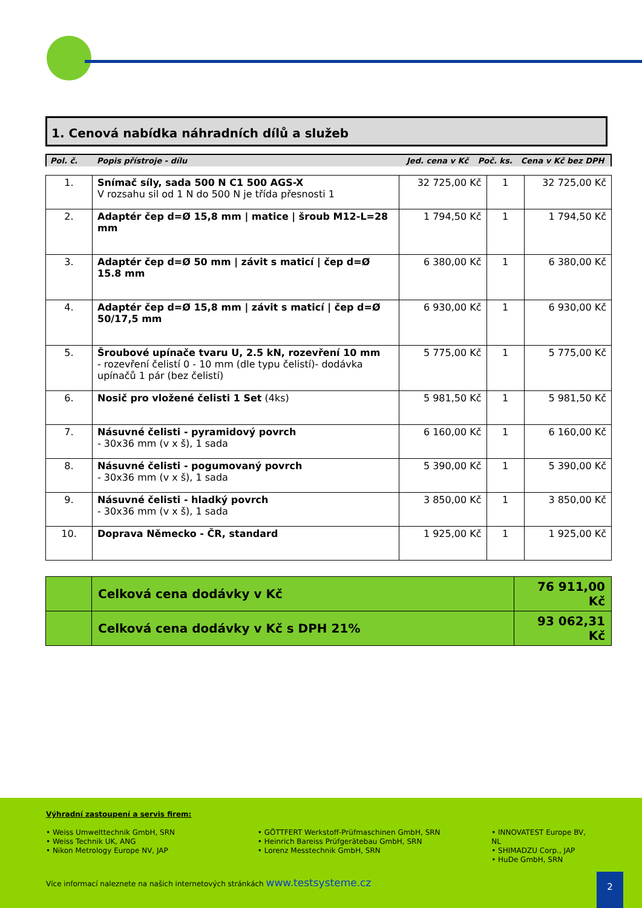1. Cenová nabídka náhradních dílů a služeb
| Pol. č. | Popis přístroje - dílu | Jed. cena v Kč | Poč. ks. | Cena v Kč bez DPH |
| 1. | Snímač síly, sada 500 N C1 500 AGS-X V rozsahu sil od 1 N do 500 N je třída přesnosti 1 | 32 725,00 Kč | 1 | 32 725,00 Kč |
| 2. | Adaptér čep d=Ø 15,8 mm / matice / šroub M12-L=28 mm | 1 794,50 Kč | 1 | 1 794,50 Kč |
| 3. | Adaptér čep d=Ø 50 mm / závit s maticí / čep d=Ø 15.8 mm | 6 380,00 Kč | 1 | 6 380,00 Kč |
| 4. | Adaptér čep d=Ø 15,8 mm / závit s maticí / čep d=Ø 50/17,5 mm | 6 930,00 Kč | 1 | 6 930,00 Kč |
| 5. | Šroubové upínače tvaru U, 2.5 kN, rozevření 10 mm - rozevření čelistí 0 - 10 mm (dle typu čelistí)- dodávka upínačů 1 pár (bez čelistí) | 5 775,00 Kč | 1 | 5 775,00 Kč |
| 6. | Nosič pro vložené čelisti 1 Set (4ks) | 5 981,50 Kč | 1 | 5 981,50 Kč |
| 7. | Násuvné čelisti - pyramidový povrch - 30x36 mm (v x š), 1 sada | 6 160,00 Kč | 1 | 6 160,00 Kč |
| 8. | Násuvné čelisti - pogumovaný povrch - 30x36 mm (v x š), 1 sada | 5 390,00 Kč | 1 | 5 390,00 Kč |
| 9. | Násuvné čelisti - hladký povrch - 30x36 mm (v x š), 1 sada | 3 850,00 Kč | 1 | 3 850,00 Kč |
| 10. | Doprava Německo - ČR, standard | 1 925,00 Kč | 1 | 1 925,00 Kč |
| | Celková cena dodávky v Kč | 76 911,00 Kč |
| | Celková cena dodávky v Kč s DPH 21% | 93 062,31 Kč |
Výhradní zastoupení a servis firem:
• Weiss Umwelttechnik GmbH, SRN
• Weiss Technik UK, ANG
• Nikon Metrology Europe NV, JAP
• GÖTTFERT Werkstoff-Prüfmaschinen GmbH, SRN
• Heinrich Bareiss Prüfgerätebau GmbH, SRN
• Lorenz Messtechnik GmbH, SRN
• INNOVATEST Europe BV, NL
• SHIMADZU Corp., JAP
• HuDe GmbH, SRN
Více informací naleznete na našich internetových stránkách www.testsysteme.cz
2